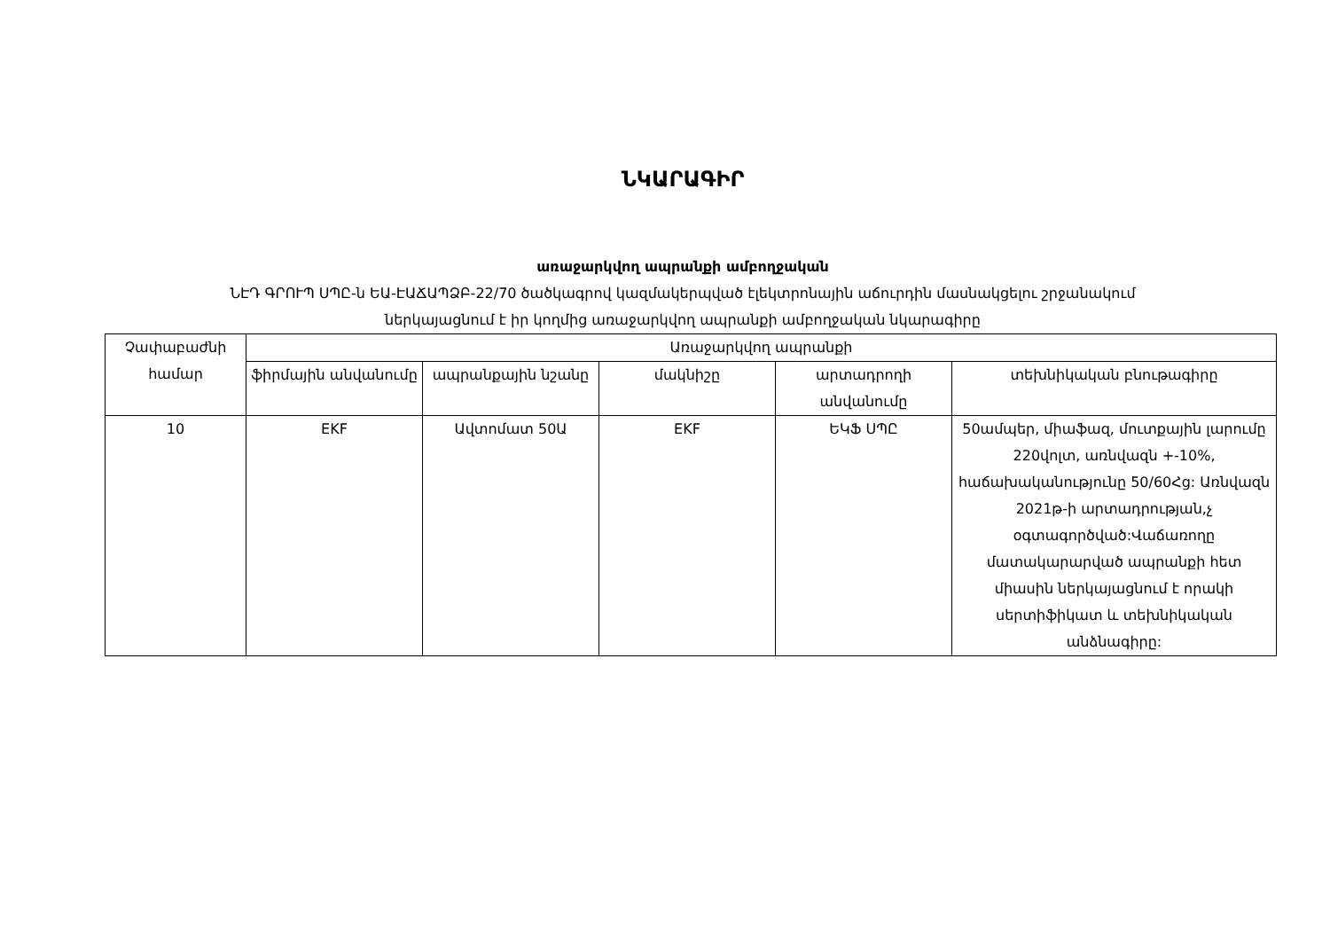ՆԿԱՐԱԳԻՐ
առաջարկվող ապրանքի ամբողջական
ՆԷԴ ԳՐՈՒՊ ՍՊԸ-ն ԵԱ-ԷԱՃԱՊՁԲ-22/70 ծածկագրով կազմակերպված էլեկտրոնային աճուրդին մասնակցելու շրջանակում
ներկայացնում է իր կողմից առաջարկվող ապրանքի ամբողջական նկարագիրը
| Չափաբաժնի համար | Առաջարկվող ապրանքի | | | | |
| --- | --- | --- | --- | --- | --- |
| | ֆիրմային անվանումը | ապրանքային նշանը | մակնիշը | արտադրողի անվանումը | տեխնիկական բնութագիրը |
| 10 | EKF | Ավտոմատ 50Ա | EKF | ԵԿՖ ՍՊԸ | 50ամպեր, միաֆազ, մուտքային լարումը 220վոլտ, առնվազն +-10%, հաճախականությունը 50/60Հց: Առնվազն 2021թ-ի արտադրության,չ օգտագործված:Վաճառողը մատակարարված ապրանքի հետ միասին ներկայացնում է որակի սերտիֆիկատ և տեխնիկական անձնագիրը: |